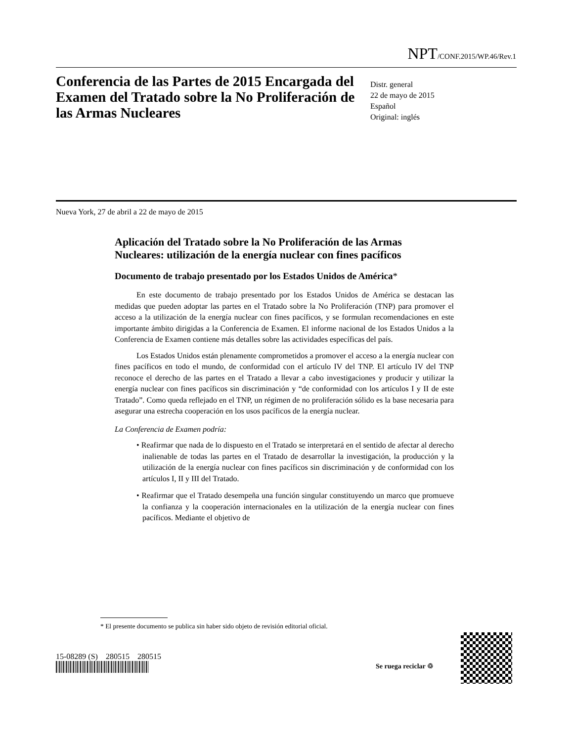NPT/CONF.2015/WP.46/Rev.1
Conferencia de las Partes de 2015 Encargada del Examen del Tratado sobre la No Proliferación de las Armas Nucleares
Distr. general
22 de mayo de 2015
Español
Original: inglés
Nueva York, 27 de abril a 22 de mayo de 2015
Aplicación del Tratado sobre la No Proliferación de las Armas Nucleares: utilización de la energía nuclear con fines pacíficos
Documento de trabajo presentado por los Estados Unidos de América*
En este documento de trabajo presentado por los Estados Unidos de América se destacan las medidas que pueden adoptar las partes en el Tratado sobre la No Proliferación (TNP) para promover el acceso a la utilización de la energía nuclear con fines pacíficos, y se formulan recomendaciones en este importante ámbito dirigidas a la Conferencia de Examen. El informe nacional de los Estados Unidos a la Conferencia de Examen contiene más detalles sobre las actividades específicas del país.
Los Estados Unidos están plenamente comprometidos a promover el acceso a la energía nuclear con fines pacíficos en todo el mundo, de conformidad con el artículo IV del TNP. El artículo IV del TNP reconoce el derecho de las partes en el Tratado a llevar a cabo investigaciones y producir y utilizar la energía nuclear con fines pacíficos sin discriminación y “de conformidad con los artículos I y II de este Tratado”. Como queda reflejado en el TNP, un régimen de no proliferación sólido es la base necesaria para asegurar una estrecha cooperación en los usos pacíficos de la energía nuclear.
La Conferencia de Examen podría:
• Reafirmar que nada de lo dispuesto en el Tratado se interpretará en el sentido de afectar al derecho inalienable de todas las partes en el Tratado de desarrollar la investigación, la producción y la utilización de la energía nuclear con fines pacíficos sin discriminación y de conformidad con los artículos I, II y III del Tratado.
• Reafirmar que el Tratado desempeña una función singular constituyendo un marco que promueve la confianza y la cooperación internacionales en la utilización de la energía nuclear con fines pacíficos. Mediante el objetivo de
* El presente documento se publica sin haber sido objeto de revisión editorial oficial.
15-08289 (S) 280515 280515
Se ruega reciclar ♲